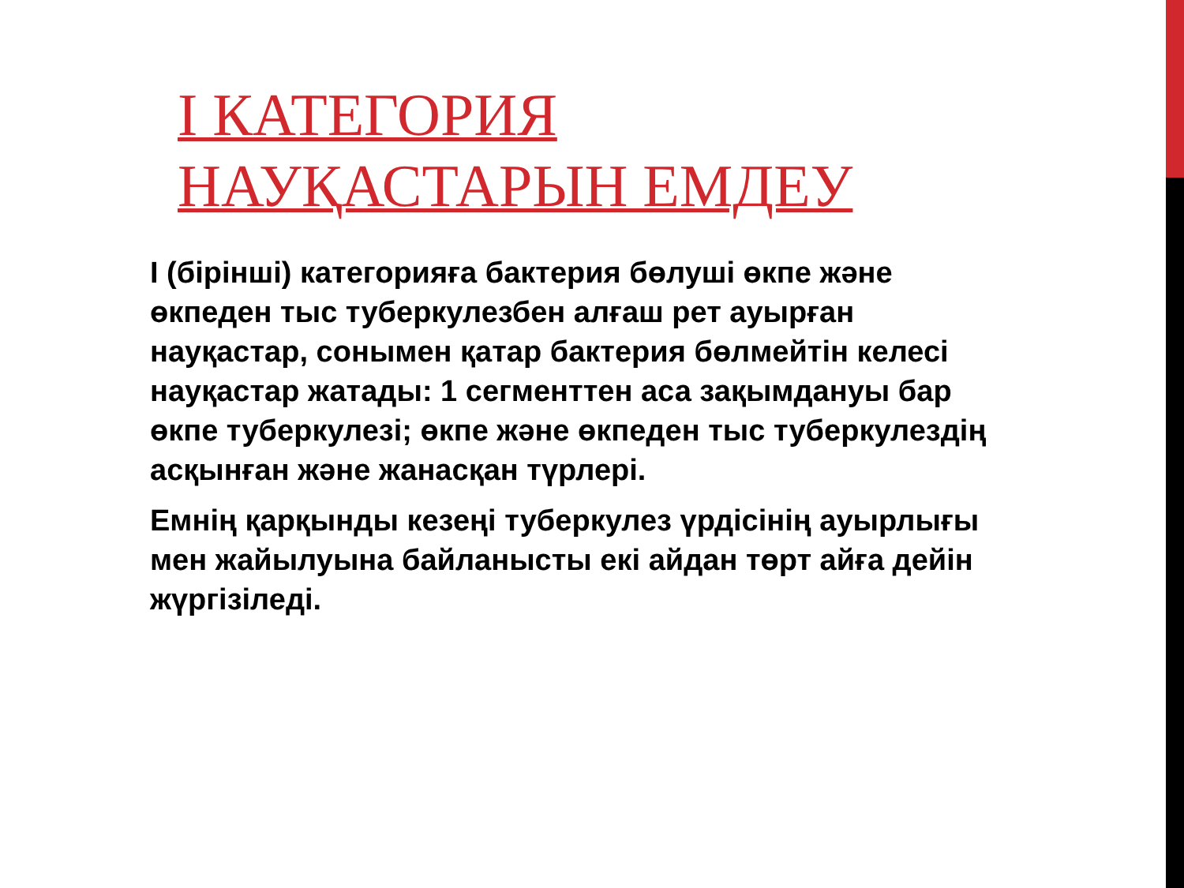І КАТЕГОРИЯ
НАУҚАСТАРЫН ЕМДЕУ
I (бірінші) категорияға бактерия бөлуші өкпе және өкпеден тыс туберкулезбен алғаш рет ауырған науқастар, сонымен қатар бактерия бөлмейтін келесі науқастар жатады: 1 сегменттен аса зақымдануы бар өкпе туберкулезі; өкпе және өкпеден тыс туберкулездің асқынған және жанасқан түрлері.
Емнің қарқынды кезеңі туберкулез үрдісінің ауырлығы мен жайылуына байланысты екі айдан төрт айға дейін жүргізіледі.